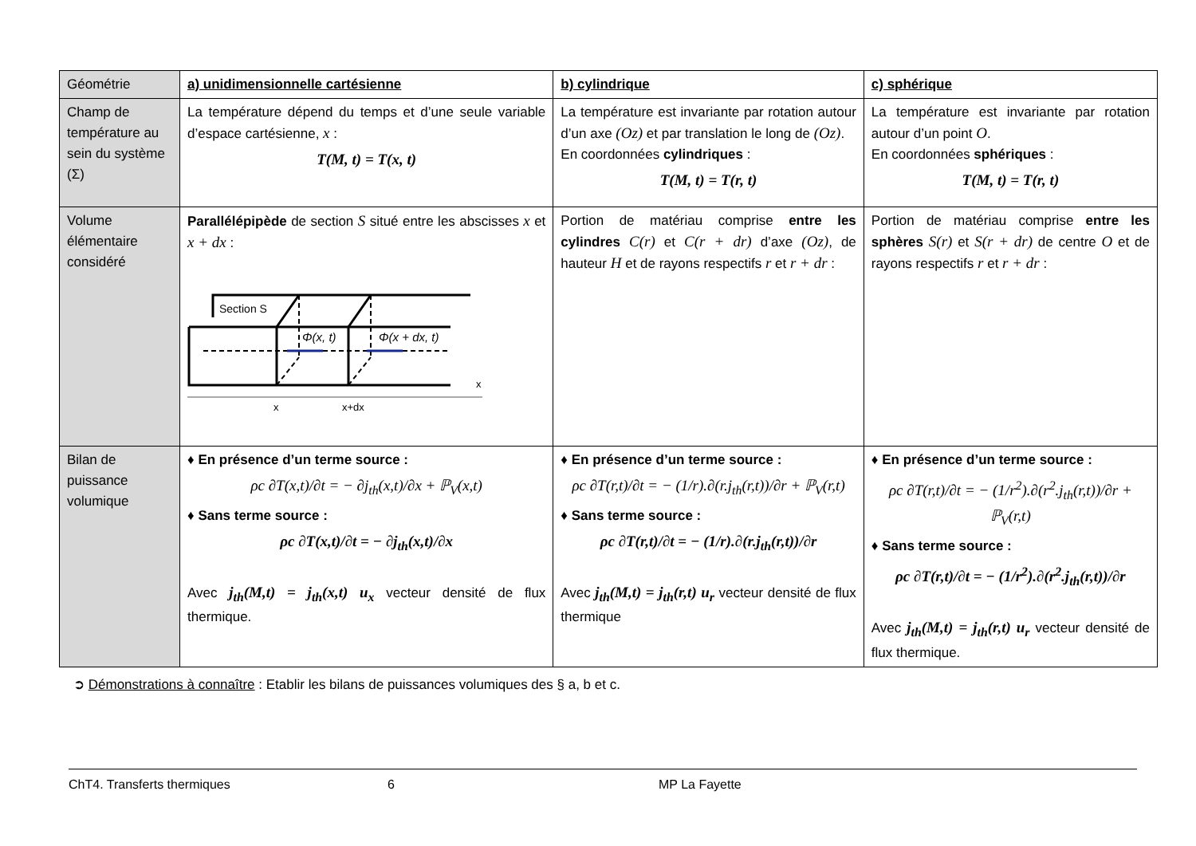| Géométrie | a) unidimensionnelle cartésienne | b) cylindrique | c) sphérique |
| --- | --- | --- | --- |
| Champ de température au sein du système (Σ) | La température dépend du temps et d’une seule variable d’espace cartésienne, x : T(M, t) = T(x, t) | La température est invariante par rotation autour d’un axe (Oz) et par translation le long de (Oz) . En coordonnées cylindriques : T(M, t) = T(r, t) | La température est invariante par rotation autour d’un point O . En coordonnées sphériques : T(M, t) = T(r, t) |
| Volume élémentaire considéré | Parallélépipède de section S situé entre les abscisses x et x + dx : Section S Φ(x, t) Φ(x + dx, t) x x+dx x | Portion de matériau comprise entre les cylindres C(r) et C(r + dr) d’axe (Oz) , de hauteur H et de rayons respectifs r et r + dr : | Portion de matériau comprise entre les sphères S(r) et S(r + dr) de centre O et de rayons respectifs r et r + dr : |
| Bilan de puissance volumique | ♦ En présence d’un terme source : ρc ∂T(x,t)/∂t = − ∂j<sub>th</sub>(x,t)/∂x + ℙ<sub>V</sub>(x,t) ♦ Sans terme source : ρc ∂T(x,t)/∂t = − ∂j<sub>th</sub>(x,t)/∂x Avec j<sub>th</sub>(M,t) = j<sub>th</sub>(x,t) u<sub>x</sub> vecteur densité de flux thermique. | ♦ En présence d’un terme source : ρc ∂T(r,t)/∂t = − (1/r).∂(r.j<sub>th</sub>(r,t))/∂r + ℙ<sub>V</sub>(r,t) ♦ Sans terme source : ρc ∂T(r,t)/∂t = − (1/r).∂(r.j<sub>th</sub>(r,t))/∂r Avec j<sub>th</sub>(M,t) = j<sub>th</sub>(r,t) u<sub>r</sub> vecteur densité de flux thermique | ♦ En présence d’un terme source : ρc ∂T(r,t)/∂t = − (1/r<sup>2</sup>).∂(r<sup>2</sup>.j<sub>th</sub>(r,t))/∂r + ℙ<sub>V</sub>(r,t) ♦ Sans terme source : ρc ∂T(r,t)/∂t = − (1/r<sup>2</sup>).∂(r<sup>2</sup>.j<sub>th</sub>(r,t))/∂r Avec j<sub>th</sub>(M,t) = j<sub>th</sub>(r,t) u<sub>r</sub> vecteur densité de flux thermique. |
➲ Démonstrations à connaître : Etablir les bilans de puissances volumiques des § a, b et c.
ChT4. Transferts thermiques 6 MP La Fayette